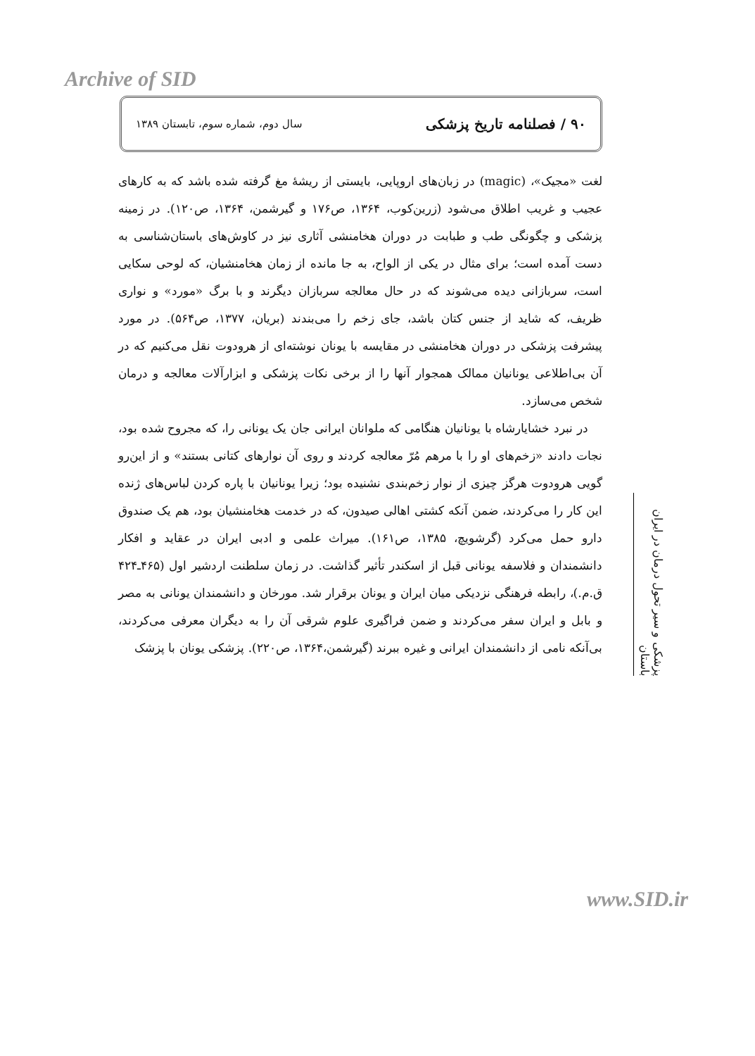Archive of SID
۹۰ / فصلنامه تاریخ پزشکی سال دوم، شماره سوم، تابستان ۱۳۸۹
لغت «مجیک»، (magic) در زبان‌های اروپایی، بایستی از ریشهٔ مغ گرفته شده باشد که به کارهای عجیب و غریب اطلاق می‌شود (زرین‌کوب، ۱۳۶۴، ص۱۷۶ و گیرشمن، ۱۳۶۴، ص۱۲۰). در زمینه پزشکی و چگونگی طب و طبابت در دوران هخامنشی آثاری نیز در کاوش‌های باستان‌شناسی به دست آمده است؛ برای مثال در یکی از الواح، به جا مانده از زمان هخامنشیان، که لوحی سکایی است، سربازانی دیده می‌شوند که در حال معالجه سربازان دیگرند و با برگ «مورد» و نواری ظریف، که شاید از جنس کتان باشد، جای زخم را می‌بندند (بریان، ۱۳۷۷، ص۵۶۴). در مورد پیشرفت پزشکی در دوران هخامنشی در مقایسه با یونان نوشته‌ای از هرودوت نقل می‌کنیم که در آن بی‌اطلاعی یونانیان ممالک همجوار آنها را از برخی نکات پزشکی و ابزارآلات معالجه و درمان شخص می‌سازد.
در نبرد خشایارشاه با یونانیان هنگامی که ملوانان ایرانی جان یک یونانی را، که مجروح شده بود، نجات دادند «زخم‌های او را با مرهم مُرّ معالجه کردند و روی آن نوارهای کتانی بستند» و از این‌رو گویی هرودوت هرگز چیزی از نوار زخم‌بندی نشنیده بود؛ زیرا یونانیان با پاره کردن لباس‌های ژنده این کار را می‌کردند، ضمن آنکه کشتی اهالی صیدون، که در خدمت هخامنشیان بود، هم یک صندوق دارو حمل می‌کرد (گرشویچ، ۱۳۸۵، ص۱۶۱). میراث علمی و ادبی ایران در عقاید و افکار دانشمندان و فلاسفه یونانی قبل از اسکندر تأثیر گذاشت. در زمان سلطنت اردشیر اول (۴۶۵ـ۴۲۴ ق.م.)، رابطه فرهنگی نزدیکی میان ایران و یونان برقرار شد. مورخان و دانشمندان یونانی به مصر و بابل و ایران سفر می‌کردند و ضمن فراگیری علوم شرقی آن را به دیگران معرفی می‌کردند، بی‌آنکه نامی از دانشمندان ایرانی و غیره ببرند (گیرشمن،۱۳۶۴، ص۲۲۰). پزشکی یونان با پزشک
پزشکی و سیر تحول درمان در ایران باستان
www.SID.ir